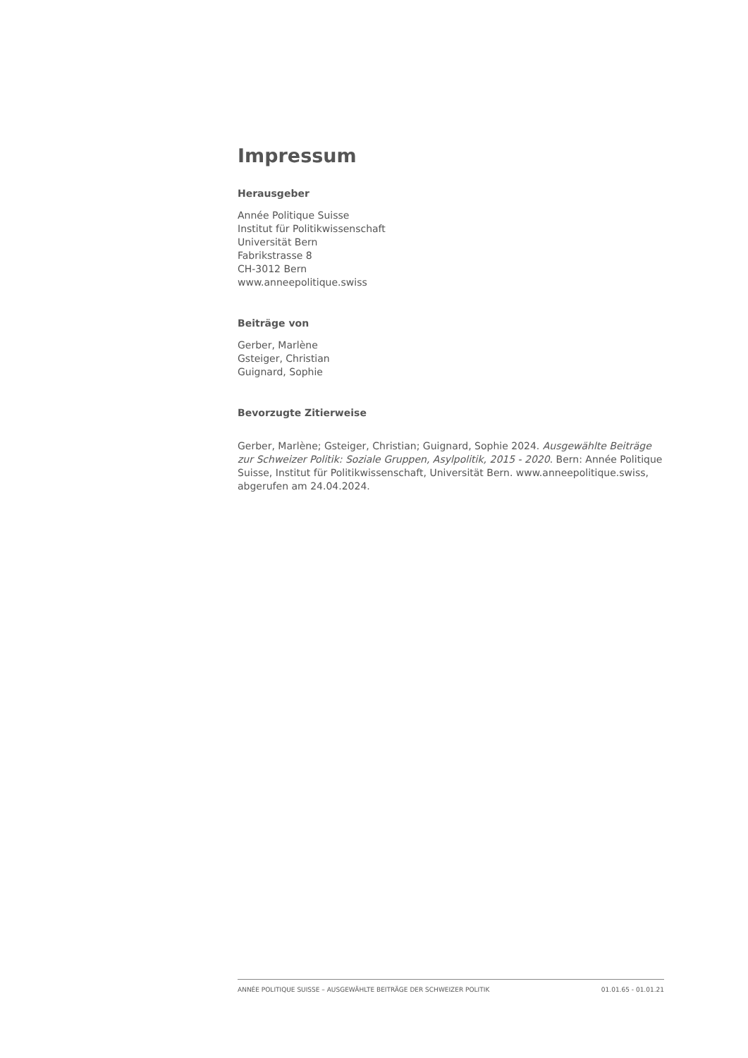Impressum
Herausgeber
Année Politique Suisse
Institut für Politikwissenschaft
Universität Bern
Fabrikstrasse 8
CH-3012 Bern
www.anneepolitique.swiss
Beiträge von
Gerber, Marlène
Gsteiger, Christian
Guignard, Sophie
Bevorzugte Zitierweise
Gerber, Marlène; Gsteiger, Christian; Guignard, Sophie 2024. Ausgewählte Beiträge zur Schweizer Politik: Soziale Gruppen, Asylpolitik, 2015 - 2020. Bern: Année Politique Suisse, Institut für Politikwissenschaft, Universität Bern. www.anneepolitique.swiss, abgerufen am 24.04.2024.
ANNÉE POLITIQUE SUISSE – AUSGEWÄHLTE BEITRÄGE DER SCHWEIZER POLITIK 01.01.65 - 01.01.21